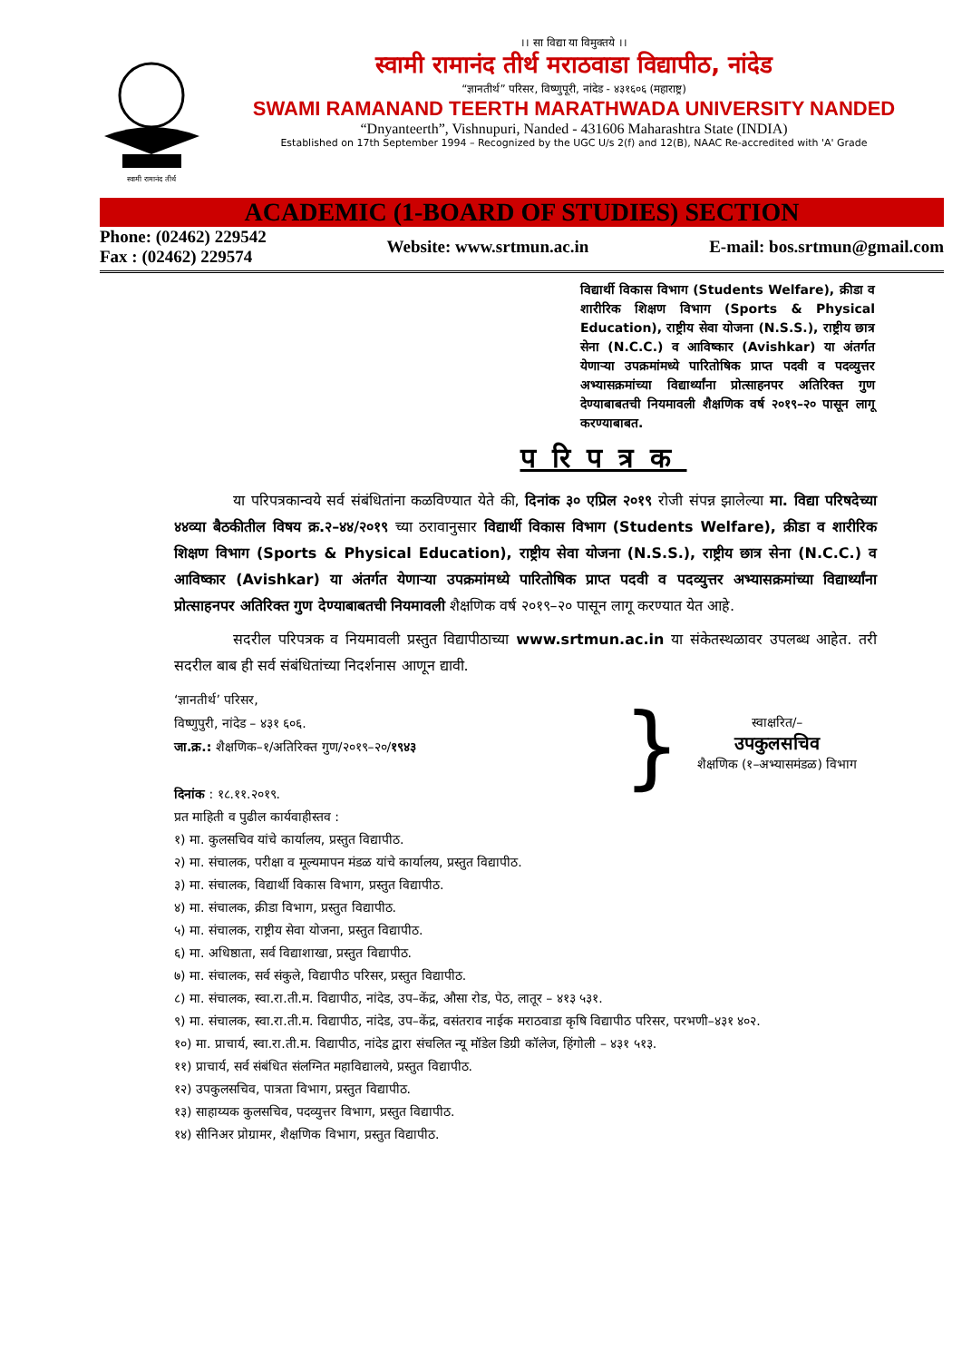स्वामी रामानंद तीर्थ
।। सा विद्या या विमुक्तये ।।
स्वामी रामानंद तीर्थ मराठवाडा विद्यापीठ, नांदेड
“ज्ञानतीर्थ” परिसर, विष्णुपूरी, नांदेड - ४३१६०६ (महाराष्ट्र)
SWAMI RAMANAND TEERTH MARATHWADA UNIVERSITY NANDED
“Dnyanteerth”, Vishnupuri, Nanded - 431606 Maharashtra State (INDIA)
Established on 17th September 1994 – Recognized by the UGC U/s 2(f) and 12(B), NAAC Re-accredited with 'A' Grade
ACADEMIC (1-BOARD OF STUDIES) SECTION
Phone: (02462) 229542
Fax : (02462) 229574
Website: www.srtmun.ac.in E-mail: bos.srtmun@gmail.com
विद्यार्थी विकास विभाग (Students Welfare), क्रीडा व शारीरिक शिक्षण विभाग (Sports & Physical Education), राष्ट्रीय सेवा योजना (N.S.S.), राष्ट्रीय छात्र सेना (N.C.C.) व आविष्कार (Avishkar) या अंतर्गत येणाऱ्या उपक्रमांमध्ये पारितोषिक प्राप्त पदवी व पदव्युत्तर अभ्यासक्रमांच्या विद्यार्थ्यांना प्रोत्साहनपर अतिरिक्त गुण देण्याबाबतची नियमावली शैक्षणिक वर्ष २०१९–२० पासून लागू करण्याबाबत.
परिपत्रक
या परिपत्रकान्वये सर्व संबंधितांना कळविण्यात येते की, दिनांक ३० एप्रिल २०१९ रोजी संपन्न झालेल्या मा. विद्या परिषदेच्या ४४व्या बैठकीतील विषय क्र.२–४४/२०१९ च्या ठरावानुसार विद्यार्थी विकास विभाग (Students Welfare), क्रीडा व शारीरिक शिक्षण विभाग (Sports & Physical Education), राष्ट्रीय सेवा योजना (N.S.S.), राष्ट्रीय छात्र सेना (N.C.C.) व आविष्कार (Avishkar) या अंतर्गत येणाऱ्या उपक्रमांमध्ये पारितोषिक प्राप्त पदवी व पदव्युत्तर अभ्यासक्रमांच्या विद्यार्थ्यांना प्रोत्साहनपर अतिरिक्त गुण देण्याबाबतची नियमावली शैक्षणिक वर्ष २०१९–२० पासून लागू करण्यात येत आहे.
सदरील परिपत्रक व नियमावली प्रस्तुत विद्यापीठाच्या www.srtmun.ac.in या संकेतस्थळावर उपलब्ध आहेत. तरी सदरील बाब ही सर्व संबंधितांच्या निदर्शनास आणून द्यावी.
‘ज्ञानतीर्थ’ परिसर,
विष्णुपुरी, नांदेड – ४३१ ६०६.
जा.क्र.: शैक्षणिक–१/अतिरिक्त गुण/२०१९–२०/१९४३
दिनांक : १८.११.२०१९.
}
स्वाक्षरित/–
उपकुलसचिव
शैक्षणिक (१–अभ्यासमंडळ) विभाग
प्रत माहिती व पुढील कार्यवाहीस्तव :
१) मा. कुलसचिव यांचे कार्यालय, प्रस्तुत विद्यापीठ.
२) मा. संचालक, परीक्षा व मूल्यमापन मंडळ यांचे कार्यालय, प्रस्तुत विद्यापीठ.
३) मा. संचालक, विद्यार्थी विकास विभाग, प्रस्तुत विद्यापीठ.
४) मा. संचालक, क्रीडा विभाग, प्रस्तुत विद्यापीठ.
५) मा. संचालक, राष्ट्रीय सेवा योजना, प्रस्तुत विद्यापीठ.
६) मा. अधिष्ठाता, सर्व विद्याशाखा, प्रस्तुत विद्यापीठ.
७) मा. संचालक, सर्व संकुले, विद्यापीठ परिसर, प्रस्तुत विद्यापीठ.
८) मा. संचालक, स्वा.रा.ती.म. विद्यापीठ, नांदेड, उप–केंद्र, औसा रोड, पेठ, लातूर – ४१३ ५३१.
९) मा. संचालक, स्वा.रा.ती.म. विद्यापीठ, नांदेड, उप–केंद्र, वसंतराव नाईक मराठवाडा कृषि विद्यापीठ परिसर, परभणी–४३१ ४०२.
१०) मा. प्राचार्य, स्वा.रा.ती.म. विद्यापीठ, नांदेड द्वारा संचलित न्यू मॉडेल डिग्री कॉलेज, हिंगोली – ४३१ ५१३.
११) प्राचार्य, सर्व संबंधित संलग्नित महाविद्यालये, प्रस्तुत विद्यापीठ.
१२) उपकुलसचिव, पात्रता विभाग, प्रस्तुत विद्यापीठ.
१३) साहाय्यक कुलसचिव, पदव्युत्तर विभाग, प्रस्तुत विद्यापीठ.
१४) सीनिअर प्रोग्रामर, शैक्षणिक विभाग, प्रस्तुत विद्यापीठ.